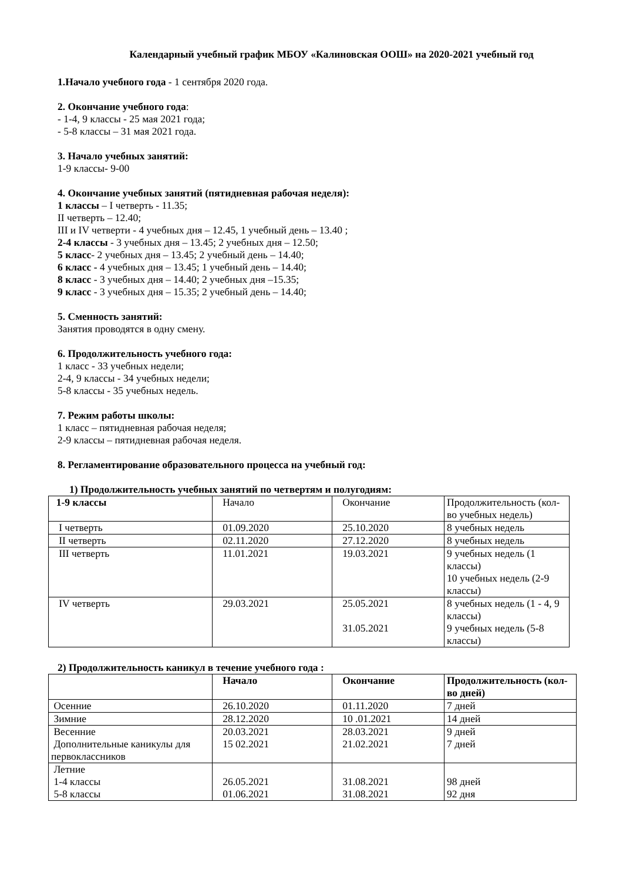Календарный учебный график МБОУ «Калиновская ООШ» на 2020-2021 учебный год
1.Начало учебного года - 1 сентября 2020 года.
2. Окончание учебного года:
- 1-4, 9 классы - 25 мая 2021 года;
- 5-8 классы – 31 мая 2021 года.
3. Начало учебных занятий:
1-9 классы- 9-00
4. Окончание учебных занятий (пятидневная рабочая неделя):
1 классы – I четверть - 11.35;
II четверть – 12.40;
III и IV четверти - 4 учебных дня – 12.45, 1 учебный день – 13.40 ;
2-4 классы - 3 учебных дня – 13.45; 2 учебных дня – 12.50;
5 класс- 2 учебных дня – 13.45; 2 учебный день – 14.40;
6 класс - 4 учебных дня – 13.45; 1 учебный день – 14.40;
8 класс - 3 учебных дня – 14.40; 2 учебных дня –15.35;
9 класс - 3 учебных дня – 15.35; 2 учебный день – 14.40;
5. Сменность занятий:
Занятия проводятся в одну смену.
6. Продолжительность учебного года:
1 класс - 33 учебных недели;
2-4, 9 классы - 34 учебных недели;
5-8 классы - 35 учебных недель.
7. Режим работы школы:
1 класс – пятидневная рабочая неделя;
2-9 классы – пятидневная рабочая неделя.
8. Регламентирование образовательного процесса на учебный год:
1) Продолжительность учебных занятий по четвертям и полугодиям:
| 1-9 классы | Начало | Окончание | Продолжительность (кол-во учебных недель) |
| I четверть | 01.09.2020 | 25.10.2020 | 8 учебных недель |
| II четверть | 02.11.2020 | 27.12.2020 | 8 учебных недель |
| III четверть | 11.01.2021 | 19.03.2021 | 9 учебных недель (1 классы) 10 учебных недель (2-9 классы) |
| IV четверть | 29.03.2021 | 25.05.2021 31.05.2021 | 8 учебных недель (1 - 4, 9 классы) 9 учебных недель (5-8 классы) |
2) Продолжительность каникул в течение учебного года :
| | Начало | Окончание | Продолжительность (кол-во дней) |
| Осенние | 26.10.2020 | 01.11.2020 | 7 дней |
| Зимние | 28.12.2020 | 10 .01.2021 | 14 дней |
| Весенние Дополнительные каникулы для первоклассников | 20.03.2021 15 02.2021 | 28.03.2021 21.02.2021 | 9 дней 7 дней |
| Летние 1-4 классы 5-8 классы | 26.05.2021 01.06.2021 | 31.08.2021 31.08.2021 | 98 дней 92 дня |